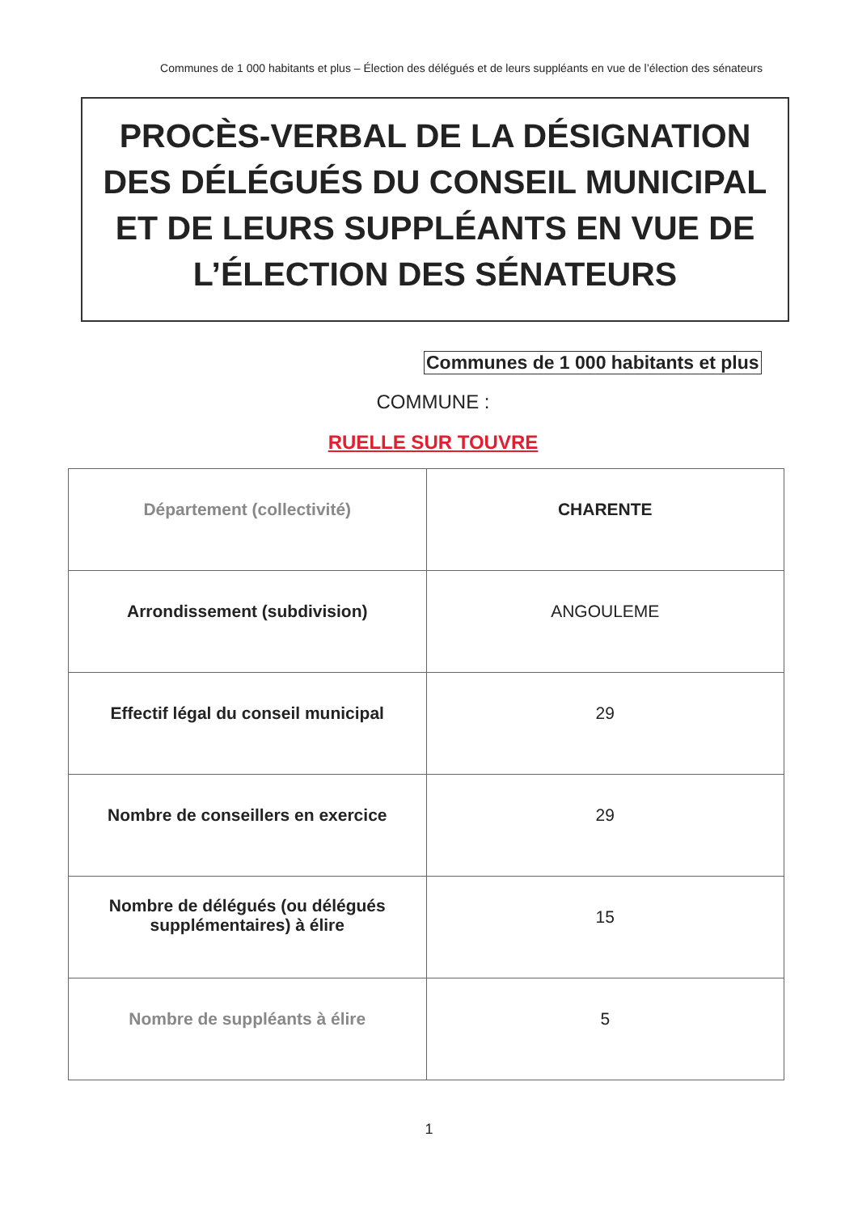Communes de 1 000 habitants et plus – Élection des délégués et de leurs suppléants en vue de l’élection des sénateurs
PROCÈS-VERBAL DE LA DÉSIGNATION
DES DÉLÉGUÉS DU CONSEIL MUNICIPAL
ET DE LEURS SUPPLÉANTS EN VUE DE
L’ÉLECTION DES SÉNATEURS
Communes de 1 000 habitants et plus
COMMUNE :
RUELLE SUR TOUVRE
| Département (collectivité) | CHARENTE |
| Arrondissement (subdivision) | ANGOULEME |
| Effectif légal du conseil municipal | 29 |
| Nombre de conseillers en exercice | 29 |
| Nombre de délégués (ou délégués supplémentaires) à élire | 15 |
| Nombre de suppléants à élire | 5 |
1